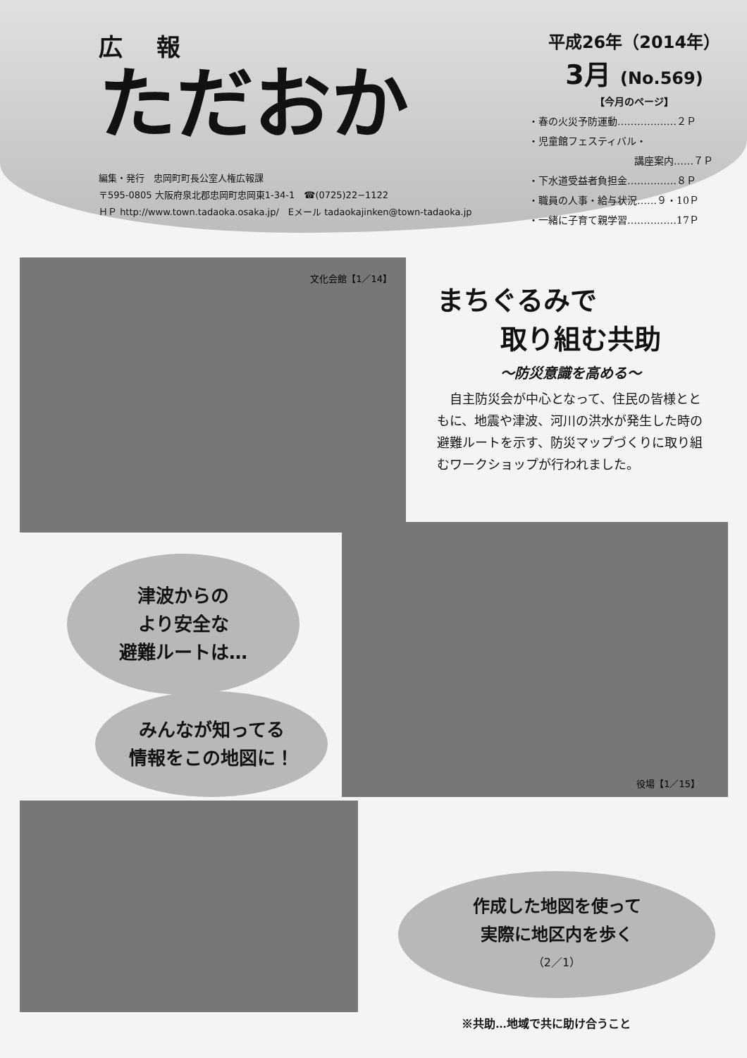広 報
ただおか
編集・発行　忠岡町町長公室人権広報課
〒595-0805 大阪府泉北郡忠岡町忠岡東1-34-1　☎(0725)22−1122
ＨＰ http://www.town.tadaoka.osaka.jp/　Eメール tadaokajinken@town-tadaoka.jp
平成26年（2014年）
3月 (No.569)
【今月のページ】
・春の火災予防運動………………２Ｐ
・児童館フェスティバル・
講座案内……７Ｐ
・下水道受益者負担金……………８Ｐ
・職員の人事・給与状況……９・10Ｐ
・一緒に子育て親学習……………17Ｐ
文化会館【1／14】
まちぐるみで
取り組む共助
〜防災意識を高める〜
　自主防災会が中心となって、住民の皆様とともに、地震や津波、河川の洪水が発生した時の避難ルートを示す、防災マップづくりに取り組むワークショップが行われました。
役場【1／15】
津波からの
より安全な
避難ルートは…
みんなが知ってる
情報をこの地図に！
作成した地図を使って
実際に地区内を歩く
（2／1）
※共助…地域で共に助け合うこと